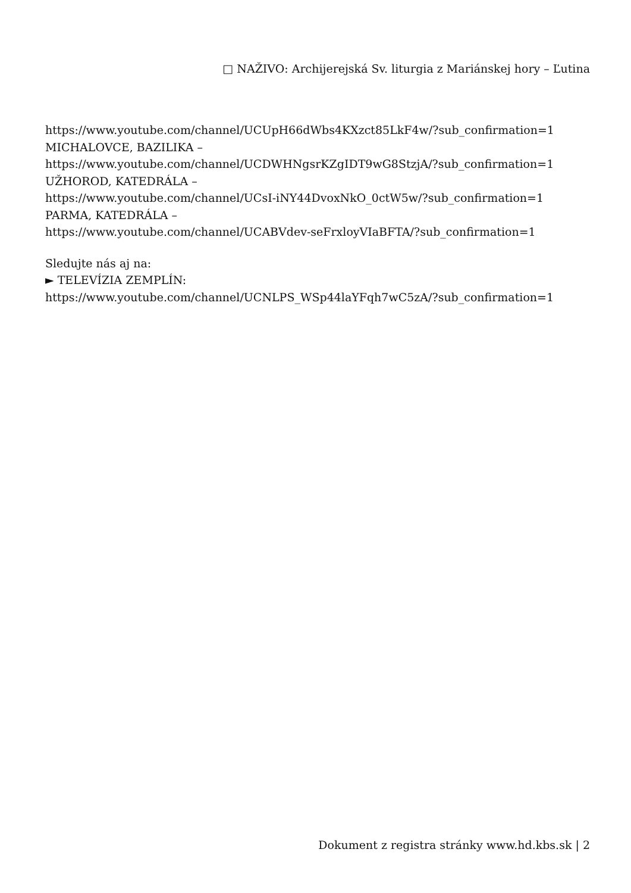□ NAŽIVO: Archijerejská Sv. liturgia z Mariánskej hory – Ľutina
https://www.youtube.com/channel/UCUpH66dWbs4KXzct85LkF4w/?sub_confirmation=1
MICHALOVCE, BAZILIKA –
https://www.youtube.com/channel/UCDWHNgsrKZgIDT9wG8StzjA/?sub_confirmation=1
UŽHOROD, KATEDRÁLA –
https://www.youtube.com/channel/UCsI-iNY44DvoxNkO_0ctW5w/?sub_confirmation=1
PARMA, KATEDRÁLA –
https://www.youtube.com/channel/UCABVdev-seFrxloyVIaBFTA/?sub_confirmation=1
Sledujte nás aj na:
► TELEVÍZIA ZEMPLÍN:
https://www.youtube.com/channel/UCNLPS_WSp44laYFqh7wC5zA/?sub_confirmation=1
Dokument z registra stránky www.hd.kbs.sk | 2